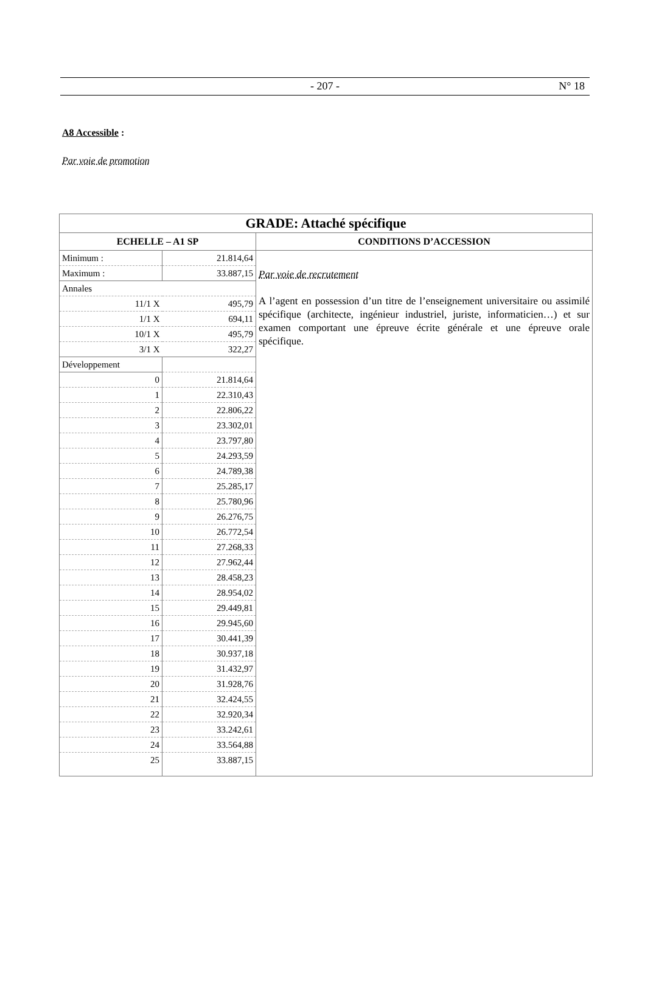- 207 - N° 18
A8 Accessible :
Par voie de promotion
| GRADE: Attaché spécifique | | |
| --- | --- | --- |
| ECHELLE – A1 SP | | CONDITIONS D’ACCESSION |
| Minimum : | 21.814,64 | Par voie de recrutement A l’agent en possession d’un titre de l’enseignement universitaire ou assimilé spécifique (architecte, ingénieur industriel, juriste, informaticien…) et sur examen comportant une épreuve écrite générale et une épreuve orale spécifique. |
| Maximum : | 33.887,15 | |
| Annales | | |
| 11/1 X | 495,79 | |
| 1/1 X | 694,11 | |
| 10/1 X | 495,79 | |
| 3/1 X | 322,27 | |
| Développement | | |
| 0 | 21.814,64 | |
| 1 | 22.310,43 | |
| 2 | 22.806,22 | |
| 3 | 23.302,01 | |
| 4 | 23.797,80 | |
| 5 | 24.293,59 | |
| 6 | 24.789,38 | |
| 7 | 25.285,17 | |
| 8 | 25.780,96 | |
| 9 | 26.276,75 | |
| 10 | 26.772,54 | |
| 11 | 27.268,33 | |
| 12 | 27.962,44 | |
| 13 | 28.458,23 | |
| 14 | 28.954,02 | |
| 15 | 29.449,81 | |
| 16 | 29.945,60 | |
| 17 | 30.441,39 | |
| 18 | 30.937,18 | |
| 19 | 31.432,97 | |
| 20 | 31.928,76 | |
| 21 | 32.424,55 | |
| 22 | 32.920,34 | |
| 23 | 33.242,61 | |
| 24 | 33.564,88 | |
| 25 | 33.887,15 | |